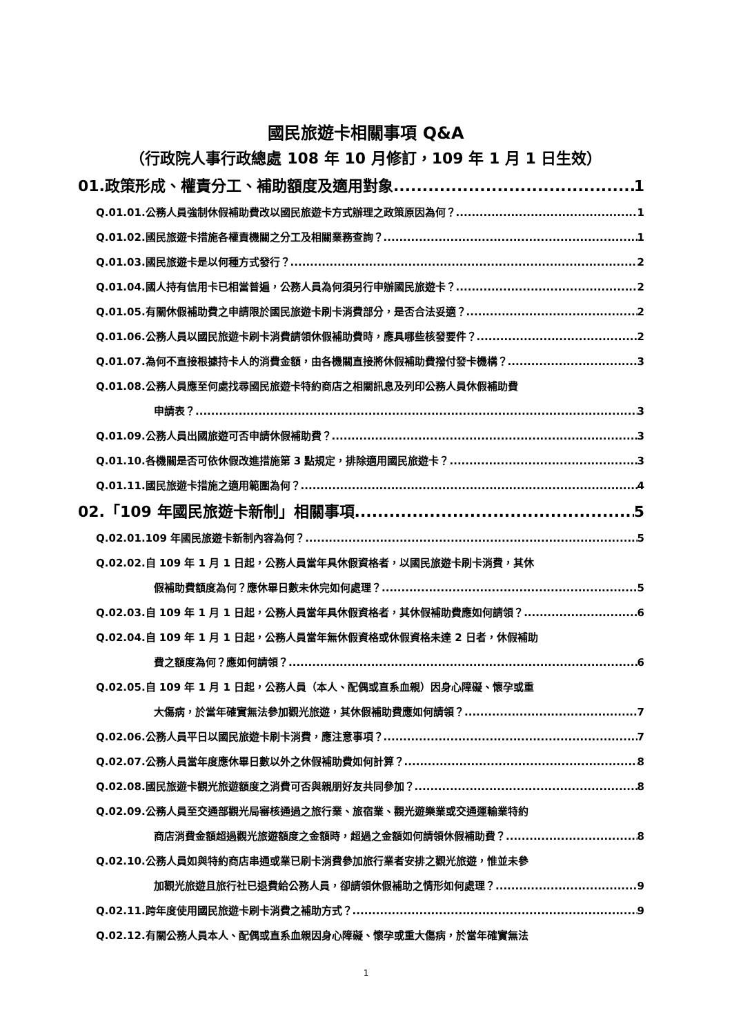國民旅遊卡相關事項 Q&A
（行政院人事行政總處 108 年 10 月修訂，109 年 1 月 1 日生效）
01.政策形成、權責分工、補助額度及適用對象 1
Q.01.01.公務人員強制休假補助費改以國民旅遊卡方式辦理之政策原因為何？ 1
Q.01.02.國民旅遊卡措施各權責機關之分工及相關業務查詢？ 1
Q.01.03.國民旅遊卡是以何種方式發行？ 2
Q.01.04.國人持有信用卡已相當普遍，公務人員為何須另行申辦國民旅遊卡？ 2
Q.01.05.有關休假補助費之申請限於國民旅遊卡刷卡消費部分，是否合法妥適？ 2
Q.01.06.公務人員以國民旅遊卡刷卡消費請領休假補助費時，應具哪些核發要件？ 2
Q.01.07.為何不直接根據持卡人的消費金額，由各機關直接將休假補助費撥付發卡機構？ 3
Q.01.08.公務人員應至何處找尋國民旅遊卡特約商店之相關訊息及列印公務人員休假補助費
申請表？ 3
Q.01.09.公務人員出國旅遊可否申請休假補助費？ 3
Q.01.10.各機關是否可依休假改進措施第 3 點規定，排除適用國民旅遊卡？ 3
Q.01.11.國民旅遊卡措施之適用範圍為何？ 4
02.「109 年國民旅遊卡新制」相關事項 5
Q.02.01.109 年國民旅遊卡新制內容為何？ 5
Q.02.02.自 109 年 1 月 1 日起，公務人員當年具休假資格者，以國民旅遊卡刷卡消費，其休
假補助費額度為何？應休畢日數未休完如何處理？ 5
Q.02.03.自 109 年 1 月 1 日起，公務人員當年具休假資格者，其休假補助費應如何請領？ 6
Q.02.04.自 109 年 1 月 1 日起，公務人員當年無休假資格或休假資格未達 2 日者，休假補助
費之額度為何？應如何請領？ 6
Q.02.05.自 109 年 1 月 1 日起，公務人員（本人、配偶或直系血親）因身心障礙、懷孕或重
大傷病，於當年確實無法參加觀光旅遊，其休假補助費應如何請領？ 7
Q.02.06.公務人員平日以國民旅遊卡刷卡消費，應注意事項？ 7
Q.02.07.公務人員當年度應休畢日數以外之休假補助費如何計算？ 8
Q.02.08.國民旅遊卡觀光旅遊額度之消費可否與親朋好友共同參加？ 8
Q.02.09.公務人員至交通部觀光局審核通過之旅行業、旅宿業、觀光遊樂業或交通運輸業特約
商店消費金額超過觀光旅遊額度之金額時，超過之金額如何請領休假補助費？ 8
Q.02.10.公務人員如與特約商店串通或業已刷卡消費參加旅行業者安排之觀光旅遊，惟並未參
加觀光旅遊且旅行社已退費給公務人員，卻請領休假補助之情形如何處理？ 9
Q.02.11.跨年度使用國民旅遊卡刷卡消費之補助方式？ 9
Q.02.12.有關公務人員本人、配偶或直系血親因身心障礙、懷孕或重大傷病，於當年確實無法
1